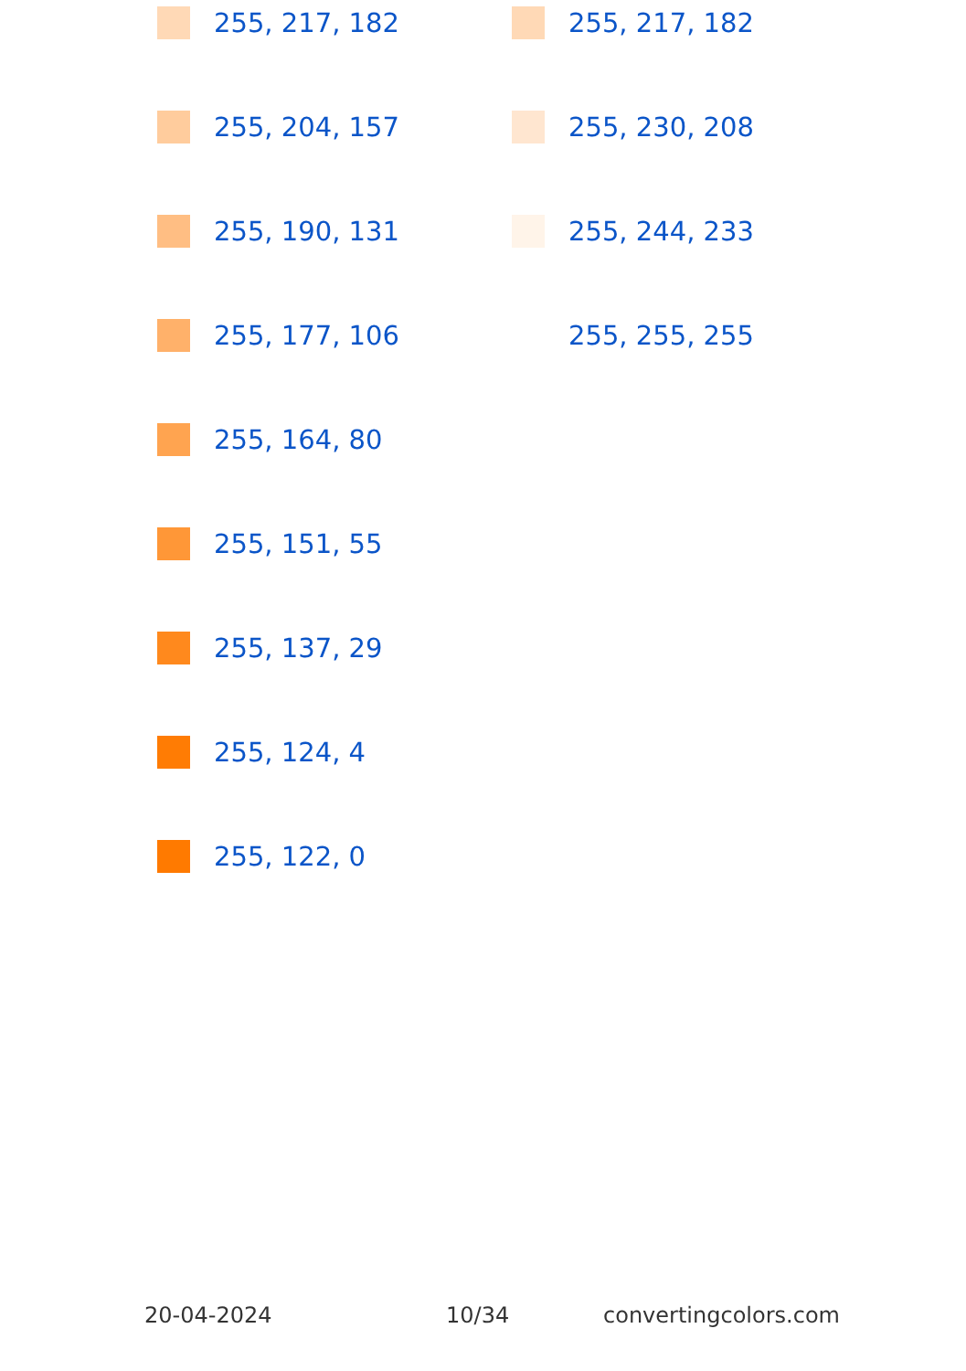255, 217, 182
255, 204, 157
255, 190, 131
255, 177, 106
255, 164, 80
255, 151, 55
255, 137, 29
255, 124, 4
255, 122, 0
255, 217, 182
255, 230, 208
255, 244, 233
255, 255, 255
20-04-2024 10/34 convertingcolors.com